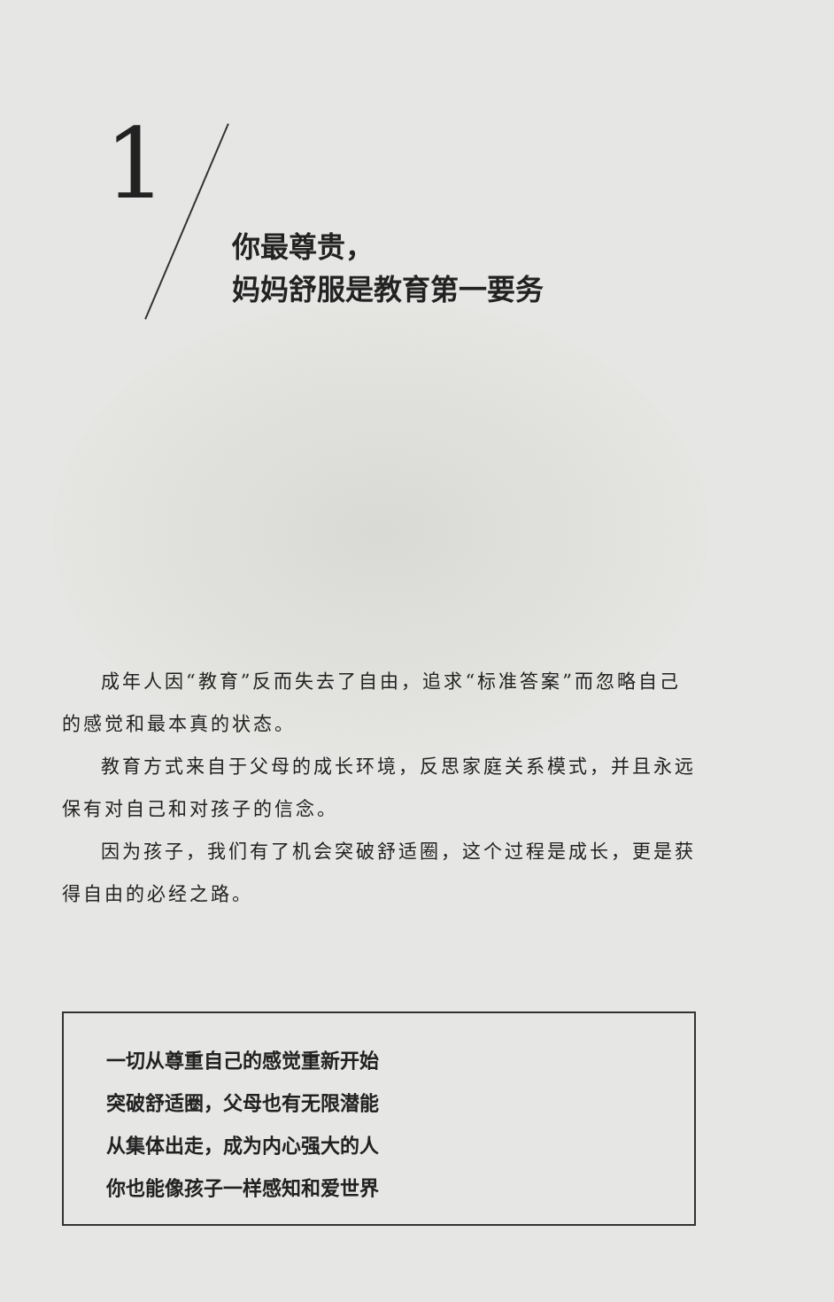1
你最尊贵，
妈妈舒服是教育第一要务
成年人因“教育”反而失去了自由，追求“标准答案”而忽略自己的感觉和最本真的状态。
教育方式来自于父母的成长环境，反思家庭关系模式，并且永远保有对自己和对孩子的信念。
因为孩子，我们有了机会突破舒适圈，这个过程是成长，更是获得自由的必经之路。
一切从尊重自己的感觉重新开始
突破舒适圈，父母也有无限潜能
从集体出走，成为内心强大的人
你也能像孩子一样感知和爱世界